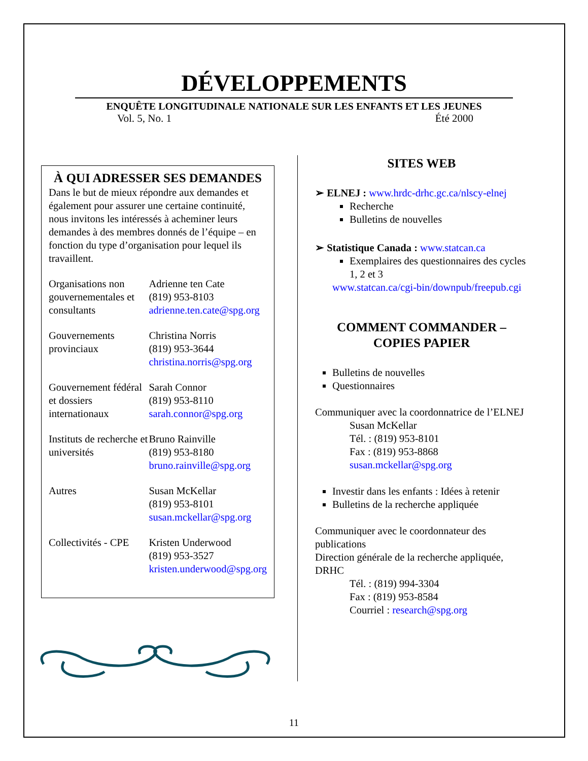DÉVELOPPEMENTS
ENQUÊTE LONGITUDINALE NATIONALE SUR LES ENFANTS ET LES JEUNES
Vol. 5, No. 1 Été 2000
À QUI ADRESSER SES DEMANDES
Dans le but de mieux répondre aux demandes et également pour assurer une certaine continuité, nous invitons les intéressés à acheminer leurs demandes à des membres donnés de l’équipe – en fonction du type d’organisation pour lequel ils travaillent.
| Organisations non gouvernementales et consultants | Adrienne ten Cate (819) 953-8103 adrienne.ten.cate@spg.org |
| Gouvernements provinciaux | Christina Norris (819) 953-3644 christina.norris@spg.org |
| Gouvernement fédéral et dossiers internationaux | Sarah Connor (819) 953-8110 sarah.connor@spg.org |
| Instituts de recherche et universités | Bruno Rainville (819) 953-8180 bruno.rainville@spg.org |
| Autres | Susan McKellar (819) 953-8101 susan.mckellar@spg.org |
| Collectivités - CPE | Kristen Underwood (819) 953-3527 kristen.underwood@spg.org |
SITES WEB
➢ ELNEJ : www.hrdc-drhc.gc.ca/nlscy-elnej
Recherche
Bulletins de nouvelles
➢ Statistique Canada : www.statcan.ca
Exemplaires des questionnaires des cycles 1, 2 et 3
www.statcan.ca/cgi-bin/downpub/freepub.cgi
COMMENT COMMANDER – COPIES PAPIER
Bulletins de nouvelles
Questionnaires
Communiquer avec la coordonnatrice de l’ELNEJ
Susan McKellar
Tél. : (819) 953-8101
Fax : (819) 953-8868
susan.mckellar@spg.org
Investir dans les enfants : Idées à retenir
Bulletins de la recherche appliquée
Communiquer avec le coordonnateur des publications
Direction générale de la recherche appliquée, DRHC
Tél. : (819) 994-3304
Fax : (819) 953-8584
Courriel : research@spg.org
11